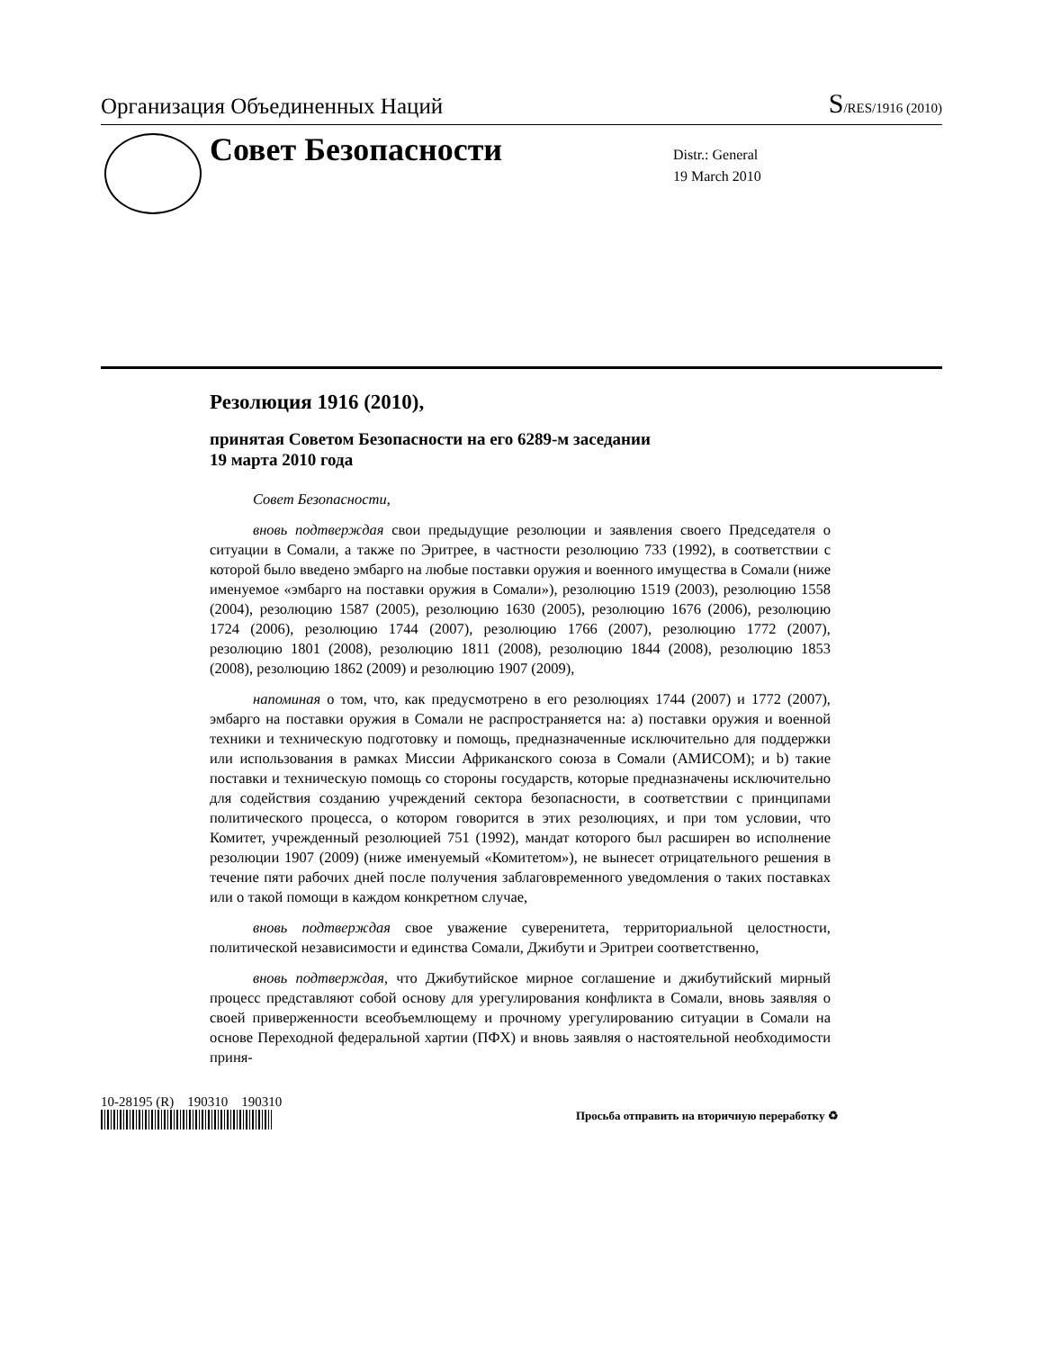Организация Объединенных Наций S/RES/1916 (2010)
Совет Безопасности
Distr.: General
19 March 2010
Резолюция 1916 (2010),
принятая Советом Безопасности на его 6289-м заседании
19 марта 2010 года
Совет Безопасности,
вновь подтверждая свои предыдущие резолюции и заявления своего Председателя о ситуации в Сомали, а также по Эритрее, в частности резолюцию 733 (1992), в соответствии с которой было введено эмбарго на любые поставки оружия и военного имущества в Сомали (ниже именуемое «эмбарго на поставки оружия в Сомали»), резолюцию 1519 (2003), резолюцию 1558 (2004), резолюцию 1587 (2005), резолюцию 1630 (2005), резолюцию 1676 (2006), резолюцию 1724 (2006), резолюцию 1744 (2007), резолюцию 1766 (2007), резолюцию 1772 (2007), резолюцию 1801 (2008), резолюцию 1811 (2008), резолюцию 1844 (2008), резолюцию 1853 (2008), резолюцию 1862 (2009) и резолюцию 1907 (2009),
напоминая о том, что, как предусмотрено в его резолюциях 1744 (2007) и 1772 (2007), эмбарго на поставки оружия в Сомали не распространяется на: a) поставки оружия и военной техники и техническую подготовку и помощь, предназначенные исключительно для поддержки или использования в рамках Миссии Африканского союза в Сомали (АМИСОМ); и b) такие поставки и техническую помощь со стороны государств, которые предназначены исключительно для содействия созданию учреждений сектора безопасности, в соответствии с принципами политического процесса, о котором говорится в этих резолюциях, и при том условии, что Комитет, учрежденный резолюцией 751 (1992), мандат которого был расширен во исполнение резолюции 1907 (2009) (ниже именуемый «Комитетом»), не вынесет отрицательного решения в течение пяти рабочих дней после получения заблаговременного уведомления о таких поставках или о такой помощи в каждом конкретном случае,
вновь подтверждая свое уважение суверенитета, территориальной целостности, политической независимости и единства Сомали, Джибути и Эритреи соответственно,
вновь подтверждая, что Джибутийское мирное соглашение и джибутийский мирный процесс представляют собой основу для урегулирования конфликта в Сомали, вновь заявляя о своей приверженности всеобъемлющему и прочному урегулированию ситуации в Сомали на основе Переходной федеральной хартии (ПФХ) и вновь заявляя о настоятельной необходимости приня-
10-28195 (R) 190310 190310
Просьба отправить на вторичную переработку ♻